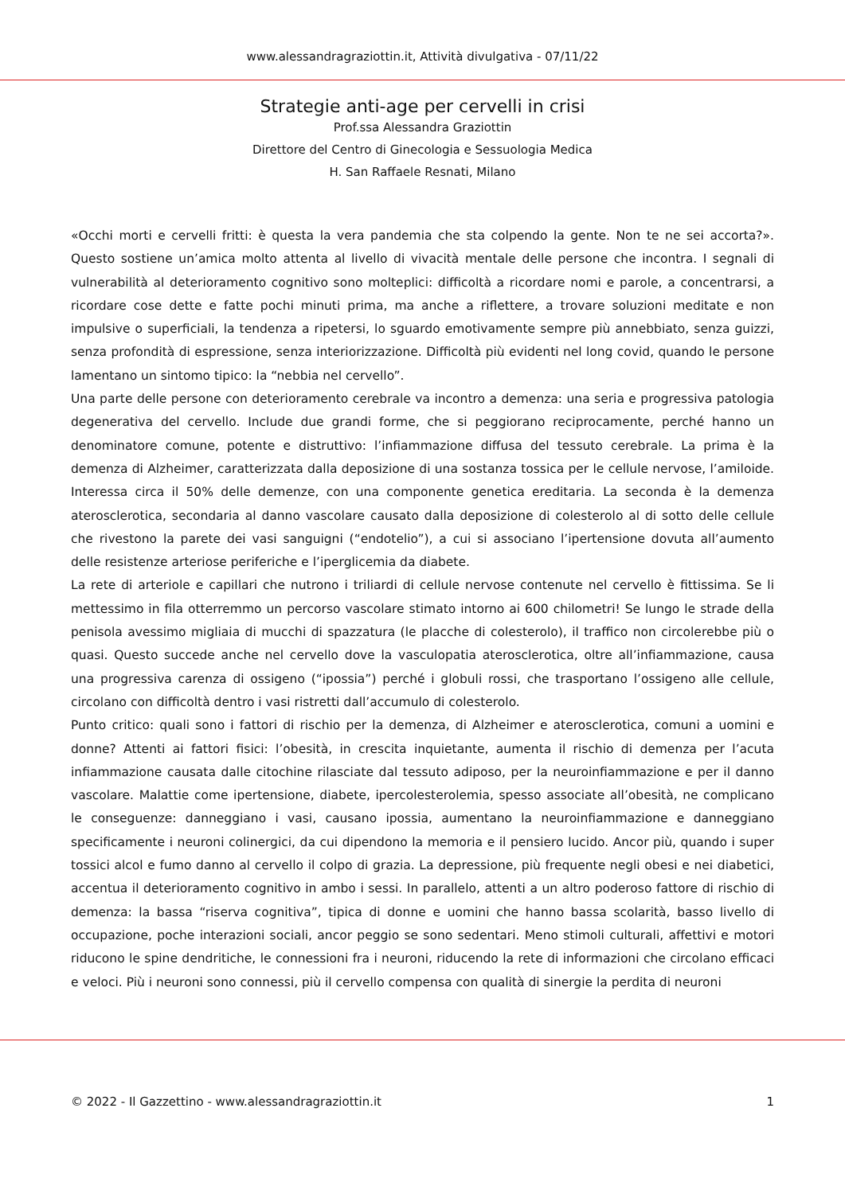www.alessandragraziottin.it, Attività divulgativa - 07/11/22
Strategie anti-age per cervelli in crisi
Prof.ssa Alessandra Graziottin
Direttore del Centro di Ginecologia e Sessuologia Medica
H. San Raffaele Resnati, Milano
«Occhi morti e cervelli fritti: è questa la vera pandemia che sta colpendo la gente. Non te ne sei accorta?». Questo sostiene un’amica molto attenta al livello di vivacità mentale delle persone che incontra. I segnali di vulnerabilità al deterioramento cognitivo sono molteplici: difficoltà a ricordare nomi e parole, a concentrarsi, a ricordare cose dette e fatte pochi minuti prima, ma anche a riflettere, a trovare soluzioni meditate e non impulsive o superficiali, la tendenza a ripetersi, lo sguardo emotivamente sempre più annebbiato, senza guizzi, senza profondità di espressione, senza interiorizzazione. Difficoltà più evidenti nel long covid, quando le persone lamentano un sintomo tipico: la “nebbia nel cervello”.
Una parte delle persone con deterioramento cerebrale va incontro a demenza: una seria e progressiva patologia degenerativa del cervello. Include due grandi forme, che si peggiorano reciprocamente, perché hanno un denominatore comune, potente e distruttivo: l’infiammazione diffusa del tessuto cerebrale. La prima è la demenza di Alzheimer, caratterizzata dalla deposizione di una sostanza tossica per le cellule nervose, l’amiloide. Interessa circa il 50% delle demenze, con una componente genetica ereditaria. La seconda è la demenza aterosclerotica, secondaria al danno vascolare causato dalla deposizione di colesterolo al di sotto delle cellule che rivestono la parete dei vasi sanguigni (“endotelio”), a cui si associano l’ipertensione dovuta all’aumento delle resistenze arteriose periferiche e l’iperglicemia da diabete.
La rete di arteriole e capillari che nutrono i triliardi di cellule nervose contenute nel cervello è fittissima. Se li mettessimo in fila otterremmo un percorso vascolare stimato intorno ai 600 chilometri! Se lungo le strade della penisola avessimo migliaia di mucchi di spazzatura (le placche di colesterolo), il traffico non circolerebbe più o quasi. Questo succede anche nel cervello dove la vasculopatia aterosclerotica, oltre all’infiammazione, causa una progressiva carenza di ossigeno (“ipossia”) perché i globuli rossi, che trasportano l’ossigeno alle cellule, circolano con difficoltà dentro i vasi ristretti dall’accumulo di colesterolo.
Punto critico: quali sono i fattori di rischio per la demenza, di Alzheimer e aterosclerotica, comuni a uomini e donne? Attenti ai fattori fisici: l’obesità, in crescita inquietante, aumenta il rischio di demenza per l’acuta infiammazione causata dalle citochine rilasciate dal tessuto adiposo, per la neuroinfiammazione e per il danno vascolare. Malattie come ipertensione, diabete, ipercolesterolemia, spesso associate all’obesità, ne complicano le conseguenze: danneggiano i vasi, causano ipossia, aumentano la neuroinfiammazione e danneggiano specificamente i neuroni colinergici, da cui dipendono la memoria e il pensiero lucido. Ancor più, quando i super tossici alcol e fumo danno al cervello il colpo di grazia. La depressione, più frequente negli obesi e nei diabetici, accentua il deterioramento cognitivo in ambo i sessi. In parallelo, attenti a un altro poderoso fattore di rischio di demenza: la bassa “riserva cognitiva”, tipica di donne e uomini che hanno bassa scolarità, basso livello di occupazione, poche interazioni sociali, ancor peggio se sono sedentari. Meno stimoli culturali, affettivi e motori riducono le spine dendritiche, le connessioni fra i neuroni, riducendo la rete di informazioni che circolano efficaci e veloci. Più i neuroni sono connessi, più il cervello compensa con qualità di sinergie la perdita di neuroni
© 2022 - Il Gazzettino - www.alessandragraziottin.it 1